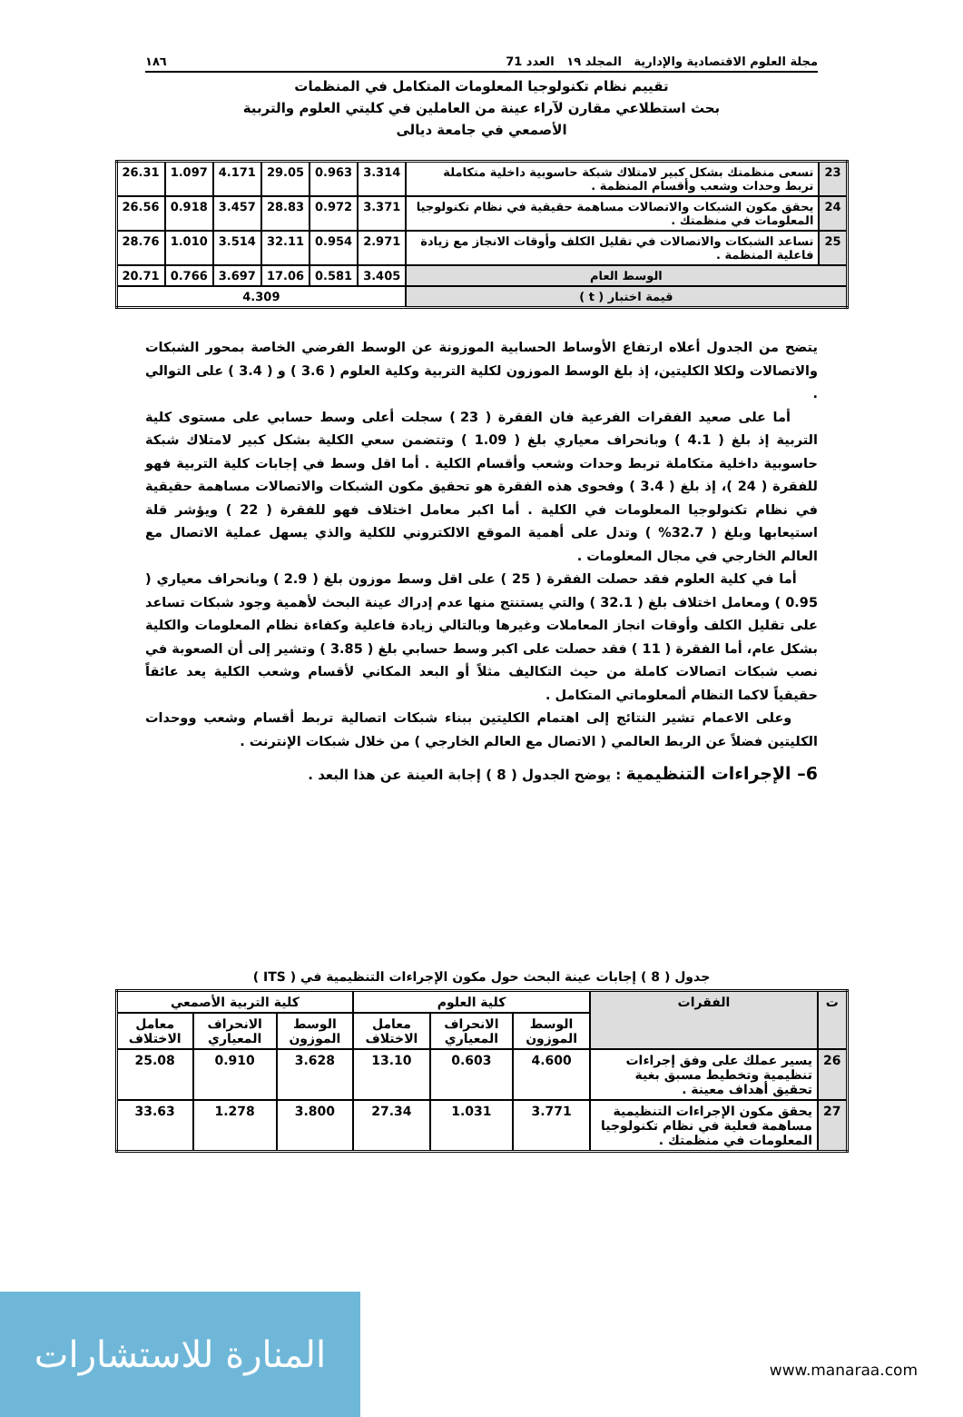مجلة العلوم الاقتصادية والإدارية المجلد ١٩ العدد 71 ١٨٦
تقييم نظام تكنولوجيا المعلومات المتكامل في المنظمات
بحث استطلاعي مقارن لآراء عينة من العاملين في كليتي العلوم والتربية
الأصمعي في جامعة ديالى
| 23 | تسعى منظمتك بشكل كبير لامتلاك شبكة حاسوبية داخلية متكاملة تربط وحدات وشعب وأقسام المنظمة . | 3.314 | 0.963 | 29.05 | 4.171 | 1.097 | 26.31 |
| 24 | يحقق مكون الشبكات والاتصالات مساهمة حقيقية في نظام تكنولوجيا المعلومات في منظمتك . | 3.371 | 0.972 | 28.83 | 3.457 | 0.918 | 26.56 |
| 25 | تساعد الشبكات والاتصالات في تقليل الكلف وأوقات الانجاز مع زيادة فاعلية المنظمة . | 2.971 | 0.954 | 32.11 | 3.514 | 1.010 | 28.76 |
| الوسط العام | | 3.405 | 0.581 | 17.06 | 3.697 | 0.766 | 20.71 |
| قيمة اختبار ( t ) | | 4.309 | | | | | |
يتضح من الجدول أعلاه ارتفاع الأوساط الحسابية الموزونة عن الوسط الفرضي الخاصة بمحور الشبكات والاتصالات ولكلا الكليتين، إذ بلغ الوسط الموزون لكلية التربية وكلية العلوم ( 3.6 ) و ( 3.4 ) على التوالي .
أما على صعيد الفقرات الفرعية فان الفقرة ( 23 ) سجلت أعلى وسط حسابي على مستوى كلية التربية إذ بلغ ( 4.1 ) وبانحراف معياري بلغ ( 1.09 ) وتتضمن سعي الكلية بشكل كبير لامتلاك شبكة حاسوبية داخلية متكاملة تربط وحدات وشعب وأقسام الكلية . أما اقل وسط في إجابات كلية التربية فهو للفقرة ( 24 )، إذ بلغ ( 3.4 ) وفحوى هذه الفقرة هو تحقيق مكون الشبكات والاتصالات مساهمة حقيقية في نظام تكنولوجيا المعلومات في الكلية . أما اكبر معامل اختلاف فهو للفقرة ( 22 ) ويؤشر قلة استيعابها وبلغ ( 32.7% ) وتدل على أهمية الموقع الالكتروني للكلية والذي يسهل عملية الاتصال مع العالم الخارجي في مجال المعلومات .
أما في كلية العلوم فقد حصلت الفقرة ( 25 ) على اقل وسط موزون بلغ ( 2.9 ) وبانحراف معياري ( 0.95 ) ومعامل اختلاف بلغ ( 32.1 ) والتي يستنتج منها عدم إدراك عينة البحث لأهمية وجود شبكات تساعد على تقليل الكلف وأوقات انجاز المعاملات وغيرها وبالتالي زيادة فاعلية وكفاءة نظام المعلومات والكلية بشكل عام، أما الفقرة ( 11 ) فقد حصلت على اكبر وسط حسابي بلغ ( 3.85 ) وتشير إلى أن الصعوبة في نصب شبكات اتصالات كاملة من حيث التكاليف مثلاً أو البعد المكاني لأقسام وشعب الكلية يعد عائقاً حقيقياً لاكما النظام ألمعلوماتي المتكامل .
وعلى الاعمام تشير النتائج إلى اهتمام الكليتين ببناء شبكات اتصالية تربط أقسام وشعب ووحدات الكليتين فضلاً عن الربط العالمي ( الاتصال مع العالم الخارجي ) من خلال شبكات الإنترنت .
6– الإجراءات التنظيمية : يوضح الجدول ( 8 ) إجابة العينة عن هذا البعد .
جدول ( 8 ) إجابات عينة البحث حول مكون الإجراءات التنظيمية في ( ITS )
| ت | الفقرات | كلية العلوم | | | كلية التربية الأصمعي | | |
| --- | --- | --- | --- | --- | --- | --- | --- |
| | | الوسط الموزون | الانحراف المعياري | معامل الاختلاف | الوسط الموزون | الانحراف المعياري | معامل الاختلاف |
| 26 | يسير عملك على وفق إجراءات تنظيمية وتخطيط مسبق بغية تحقيق أهداف معينة . | 4.600 | 0.603 | 13.10 | 3.628 | 0.910 | 25.08 |
| 27 | يحقق مكون الإجراءات التنظيمية مساهمة فعلية في نظام تكنولوجيا المعلومات في منظمتك . | 3.771 | 1.031 | 27.34 | 3.800 | 1.278 | 33.63 |
المنارة للاستشارات
www.manaraa.com